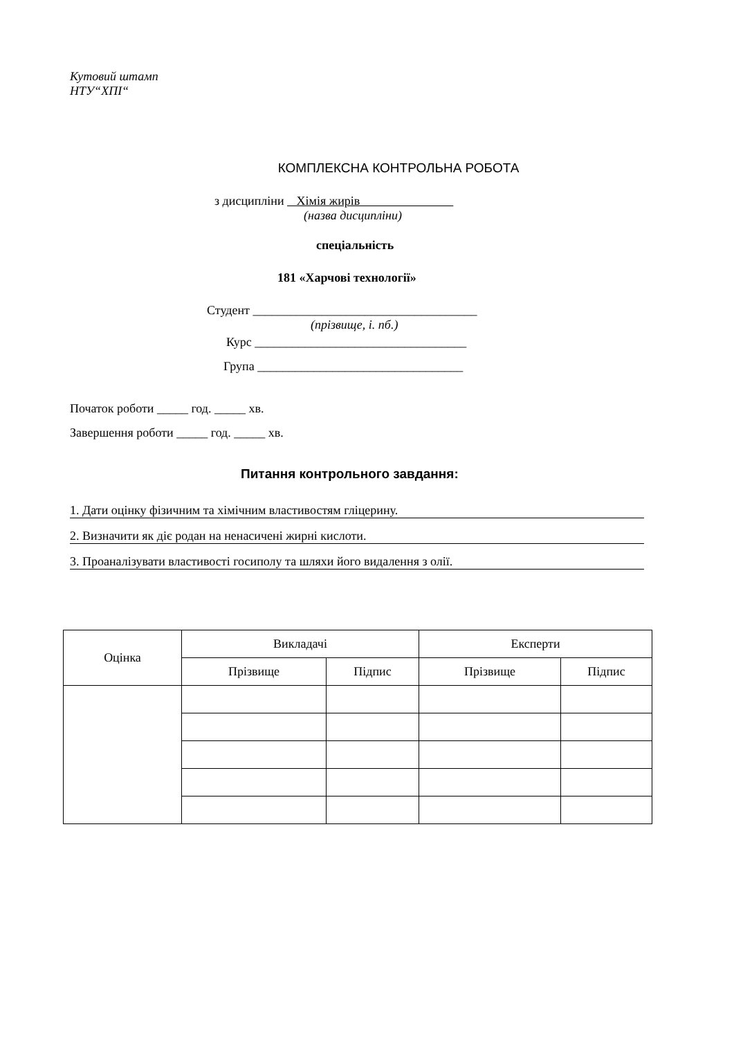Кутовий штамп
НТУ“ХПІ“
КОМПЛЕКСНА КОНТРОЛЬНА РОБОТА
з дисципліни Хімія жирів
(назва дисципліни)
спеціальність
181 «Харчові технології»
Студент ____________________________________
(прізвище, і. пб.)
Курс __________________________________
Група _________________________________
Початок роботи _____ год. _____ хв.
Завершення роботи _____ год. _____ хв.
Питання контрольного завдання:
1. Дати оцінку фізичним та хімічним властивостям гліцерину.
2. Визначити як діє родан на ненасичені жирні кислоти.
3. Проаналізувати властивості госиполу та шляхи його видалення з олії.
| Оцінка | Викладачі | | Експерти | |
| --- | --- | --- | --- | --- |
| | Прізвище | Підпис | Прізвище | Підпис |